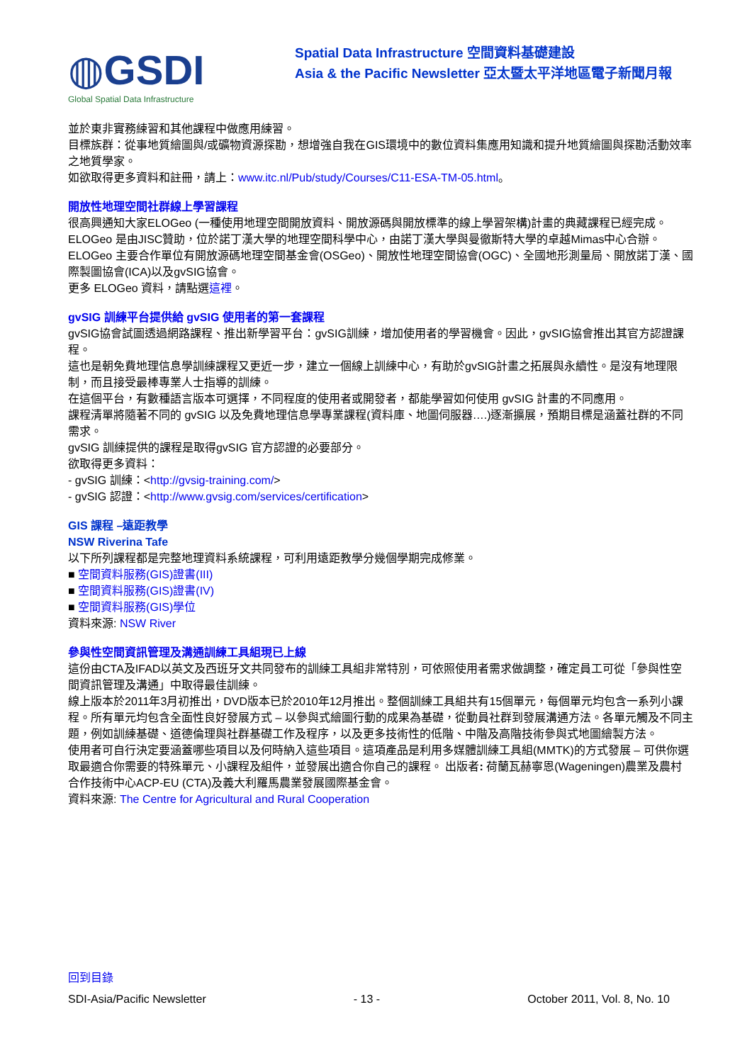◍GSDI
Global Spatial Data Infrastructure
Spatial Data Infrastructure 空間資料基礎建設
Asia & the Pacific Newsletter 亞太暨太平洋地區電子新聞月報
並於東非實務練習和其他課程中做應用練習。
目標族群：從事地質繪圖與/或礦物資源探勘，想增強自我在GIS環境中的數位資料集應用知識和提升地質繪圖與探勘活動效率之地質學家。
如欲取得更多資料和註冊，請上：www.itc.nl/Pub/study/Courses/C11-ESA-TM-05.html。
開放性地理空間社群線上學習課程
很高興通知大家ELOGeo (一種使用地理空間開放資料、開放源碼與開放標準的線上學習架構)計畫的典藏課程已經完成。
ELOGeo 是由JISC贊助，位於諾丁漢大學的地理空間科學中心，由諾丁漢大學與曼徹斯特大學的卓越Mimas中心合辦。ELOGeo 主要合作單位有開放源碼地理空間基金會(OSGeo)、開放性地理空間協會(OGC)、全國地形測量局、開放諾丁漢、國際製圖協會(ICA)以及gvSIG協會。
更多 ELOGeo 資料，請點選這裡。
gvSIG 訓練平台提供給 gvSIG 使用者的第一套課程
gvSIG協會試圖透過網路課程、推出新學習平台：gvSIG訓練，增加使用者的學習機會。因此，gvSIG協會推出其官方認證課程。
這也是朝免費地理信息學訓練課程又更近一步，建立一個線上訓練中心，有助於gvSIG計畫之拓展與永續性。是沒有地理限制，而且接受最棒專業人士指導的訓練。
在這個平台，有數種語言版本可選擇，不同程度的使用者或開發者，都能學習如何使用 gvSIG 計畫的不同應用。
課程清單將隨著不同的 gvSIG 以及免費地理信息學專業課程(資料庫、地圖伺服器….)逐漸擴展，預期目標是涵蓋社群的不同需求。
gvSIG 訓練提供的課程是取得gvSIG 官方認證的必要部分。
欲取得更多資料：
- gvSIG 訓練：<http://gvsig-training.com/>
- gvSIG 認證：<http://www.gvsig.com/services/certification>
GIS 課程 –遠距教學
NSW Riverina Tafe
以下所列課程都是完整地理資料系統課程，可利用遠距教學分幾個學期完成修業。
■ 空間資料服務(GIS)證書(III)
■ 空間資料服務(GIS)證書(IV)
■ 空間資料服務(GIS)學位
資料來源: NSW River
參與性空間資訊管理及溝通訓練工具組現已上線
這份由CTA及IFAD以英文及西班牙文共同發布的訓練工具組非常特別，可依照使用者需求做調整，確定員工可從「參與性空間資訊管理及溝通」中取得最佳訓練。
線上版本於2011年3月初推出，DVD版本已於2010年12月推出。整個訓練工具組共有15個單元，每個單元均包含一系列小課程。所有單元均包含全面性良好發展方式 – 以參與式繪圖行動的成果為基礎，從動員社群到發展溝通方法。各單元觸及不同主題，例如訓練基礎、道德倫理與社群基礎工作及程序，以及更多技術性的低階、中階及高階技術參與式地圖繪製方法。
使用者可自行決定要涵蓋哪些項目以及何時納入這些項目。這項產品是利用多媒體訓練工具組(MMTK)的方式發展 – 可供你選取最適合你需要的特殊單元、小課程及組件，並發展出適合你自己的課程。 出版者: 荷蘭瓦赫寧恩(Wageningen)農業及農村合作技術中心ACP-EU (CTA)及義大利羅馬農業發展國際基金會。
資料來源: The Centre for Agricultural and Rural Cooperation
回到目錄
SDI-Asia/Pacific Newsletter - 13 - October 2011, Vol. 8, No. 10